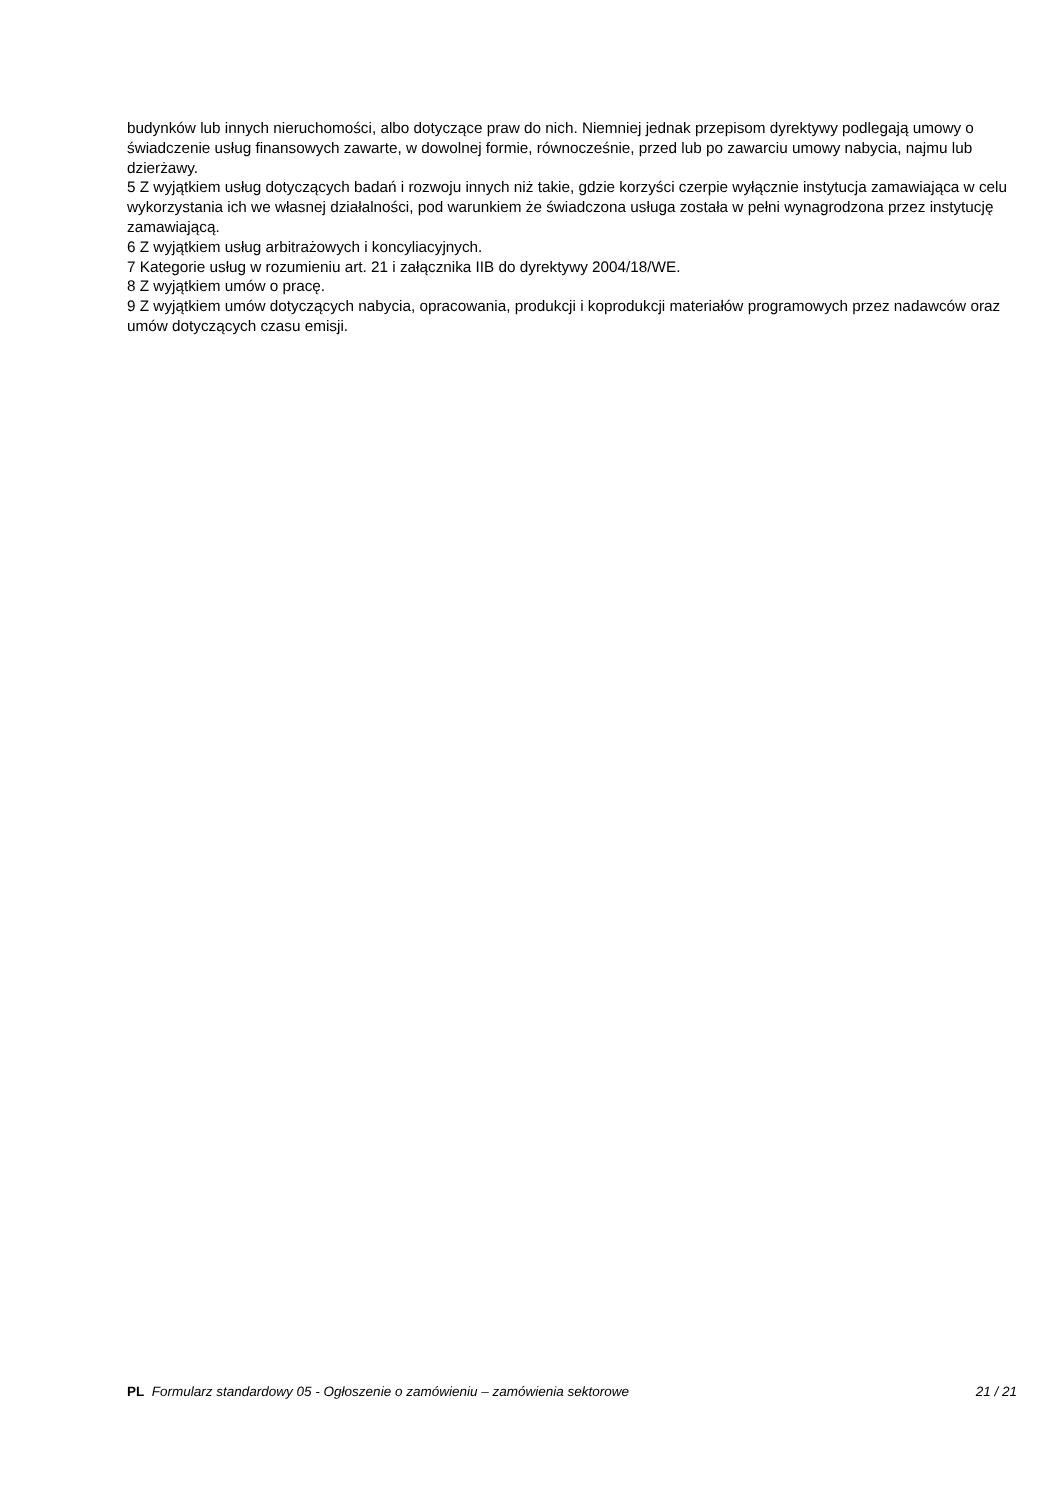budynków lub innych nieruchomości, albo dotyczące praw do nich. Niemniej jednak przepisom dyrektywy podlegają umowy o świadczenie usług finansowych zawarte, w dowolnej formie, równocześnie, przed lub po zawarciu umowy nabycia, najmu lub dzierżawy.
5 Z wyjątkiem usług dotyczących badań i rozwoju innych niż takie, gdzie korzyści czerpie wyłącznie instytucja zamawiająca w celu wykorzystania ich we własnej działalności, pod warunkiem że świadczona usługa została w pełni wynagrodzona przez instytucję zamawiającą.
6 Z wyjątkiem usług arbitrażowych i koncyliacyjnych.
7 Kategorie usług w rozumieniu art. 21 i załącznika IIB do dyrektywy 2004/18/WE.
8 Z wyjątkiem umów o pracę.
9 Z wyjątkiem umów dotyczących nabycia, opracowania, produkcji i koprodukcji materiałów programowych przez nadawców oraz umów dotyczących czasu emisji.
PL Formularz standardowy 05 - Ogłoszenie o zamówieniu – zamówienia sektorowe
21 / 21